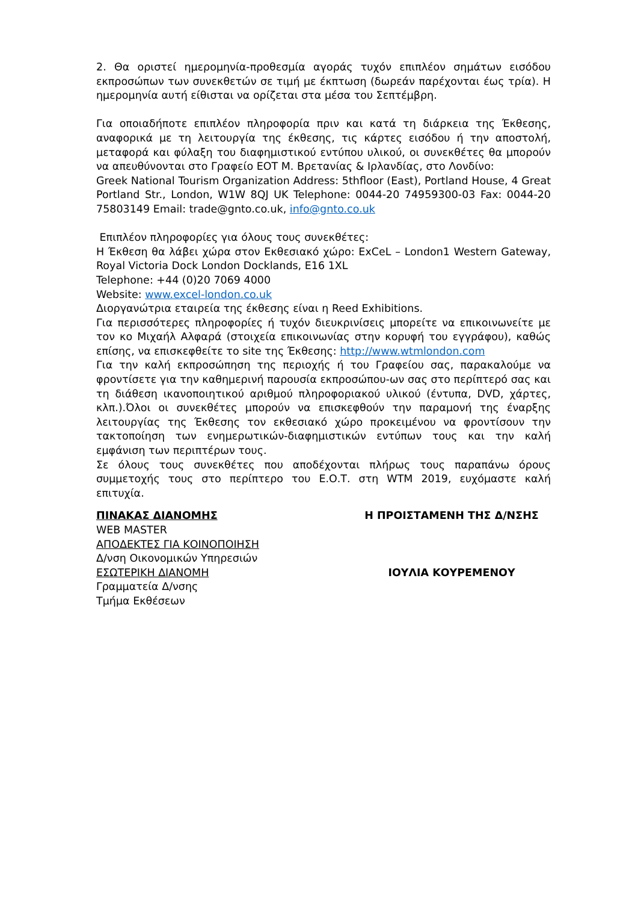2. Θα οριστεί ημερομηνία-προθεσμία αγοράς τυχόν επιπλέον σημάτων εισόδου εκπροσώπων των συνεκθετών σε τιμή με έκπτωση (δωρεάν παρέχονται έως τρία). Η ημερομηνία αυτή είθισται να ορίζεται στα μέσα του Σεπτέμβρη.
Για οποιαδήποτε επιπλέον πληροφορία πριν και κατά τη διάρκεια της Έκθεσης, αναφορικά με τη λειτουργία της έκθεσης, τις κάρτες εισόδου ή την αποστολή, μεταφορά και φύλαξη του διαφημιστικού εντύπου υλικού, οι συνεκθέτες θα μπορούν να απευθύνονται στο Γραφείο ΕΟΤ Μ. Βρετανίας & Ιρλανδίας, στο Λονδίνο:
Greek National Tourism Organization Address: 5thfloor (East), Portland House, 4 Great Portland Str., London, W1W 8QJ UK Telephone: 0044-20 74959300-03 Fax: 0044-20 75803149 Email: trade@gnto.co.uk, info@gnto.co.uk
Επιπλέον πληροφορίες για όλους τους συνεκθέτες:
Η Έκθεση θα λάβει χώρα στον Εκθεσιακό χώρο: ExCeL – London1 Western Gateway, Royal Victoria Dock London Docklands, E16 1XL
Telephone: +44 (0)20 7069 4000
Website: www.excel-london.co.uk
Διοργανώτρια εταιρεία της έκθεσης είναι η Reed Exhibitions.
Για περισσότερες πληροφορίες ή τυχόν διευκρινίσεις μπορείτε να επικοινωνείτε με τον κο Μιχαήλ Αλφαρά (στοιχεία επικοινωνίας στην κορυφή του εγγράφου), καθώς επίσης, να επισκεφθείτε το site της Έκθεσης: http://www.wtmlondon.com
Για την καλή εκπροσώπηση της περιοχής ή του Γραφείου σας, παρακαλούμε να φροντίσετε για την καθημερινή παρουσία εκπροσώπου-ων σας στο περίπτερό σας και τη διάθεση ικανοποιητικού αριθμού πληροφοριακού υλικού (έντυπα, DVD, χάρτες, κλπ.).Όλοι οι συνεκθέτες μπορούν να επισκεφθούν την παραμονή της έναρξης λειτουργίας της Έκθεσης τον εκθεσιακό χώρο προκειμένου να φροντίσουν την τακτοποίηση των ενημερωτικών-διαφημιστικών εντύπων τους και την καλή εμφάνιση των περιπτέρων τους.
Σε όλους τους συνεκθέτες που αποδέχονται πλήρως τους παραπάνω όρους συμμετοχής τους στο περίπτερο του Ε.Ο.Τ. στη WTM 2019, ευχόμαστε καλή επιτυχία.
ΠΙΝΑΚΑΣ ΔΙΑΝΟΜΗΣ
WEB MASTER
ΑΠΟΔΕΚΤΕΣ ΓΙΑ ΚΟΙΝΟΠΟΙΗΣΗ
Δ/νση Οικονομικών Υπηρεσιών
ΕΣΩΤΕΡΙΚΗ ΔΙΑΝΟΜΗ
Γραμματεία Δ/νσης
Τμήμα Εκθέσεων
Η ΠΡΟΙΣΤΑΜΕΝΗ ΤΗΣ Δ/ΝΣΗΣ
ΙΟΥΛΙΑ ΚΟΥΡΕΜΕΝΟΥ